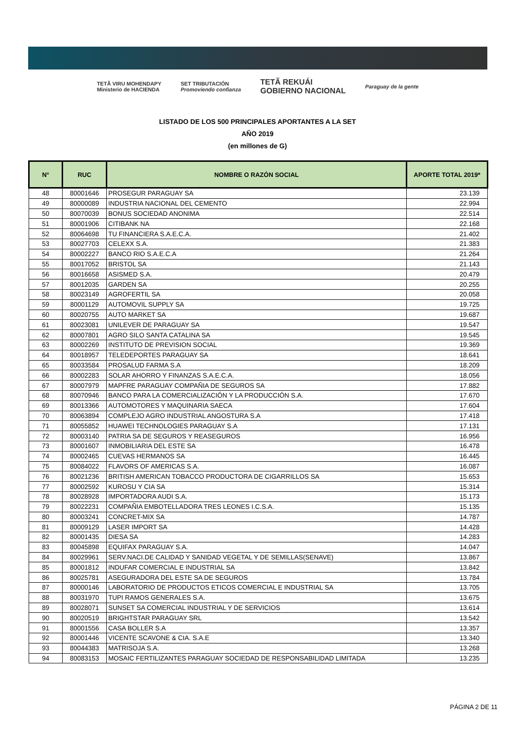TETÃ VIRU MOHENDAPY
Ministerio de HACIENDA SET TRIBUTACIÓN
Promoviendo confianza TETÃ REKUÁI
GOBIERNO NACIONAL Paraguay de la gente
LISTADO DE LOS 500 PRINCIPALES APORTANTES A LA SET
AÑO 2019
(en millones de G)
| N° | RUC | NOMBRE O RAZÓN SOCIAL | APORTE TOTAL 2019* |
| --- | --- | --- | --- |
| 48 | 80001646 | PROSEGUR PARAGUAY SA | 23.139 |
| 49 | 80000089 | INDUSTRIA NACIONAL DEL CEMENTO | 22.994 |
| 50 | 80070039 | BONUS SOCIEDAD ANONIMA | 22.514 |
| 51 | 80001906 | CITIBANK NA | 22.168 |
| 52 | 80064698 | TU FINANCIERA S.A.E.C.A. | 21.402 |
| 53 | 80027703 | CELEXX S.A. | 21.383 |
| 54 | 80002227 | BANCO RIO S.A.E.C.A | 21.264 |
| 55 | 80017052 | BRISTOL SA | 21.143 |
| 56 | 80016658 | ASISMED S.A. | 20.479 |
| 57 | 80012035 | GARDEN SA | 20.255 |
| 58 | 80023149 | AGROFERTIL SA | 20.058 |
| 59 | 80001129 | AUTOMOVIL SUPPLY SA | 19.725 |
| 60 | 80020755 | AUTO MARKET SA | 19.687 |
| 61 | 80023081 | UNILEVER DE PARAGUAY SA | 19.547 |
| 62 | 80007801 | AGRO SILO SANTA CATALINA SA | 19.545 |
| 63 | 80002269 | INSTITUTO DE PREVISION SOCIAL | 19.369 |
| 64 | 80018957 | TELEDEPORTES PARAGUAY SA | 18.641 |
| 65 | 80033584 | PROSALUD FARMA S.A | 18.209 |
| 66 | 80002283 | SOLAR AHORRO Y FINANZAS S.A.E.C.A. | 18.056 |
| 67 | 80007979 | MAPFRE PARAGUAY COMPAÑIA DE SEGUROS SA | 17.882 |
| 68 | 80070946 | BANCO PARA LA COMERCIALIZACIÓN Y LA PRODUCCIÓN S.A. | 17.670 |
| 69 | 80013366 | AUTOMOTORES Y MAQUINARIA SAECA | 17.604 |
| 70 | 80063894 | COMPLEJO AGRO INDUSTRIAL ANGOSTURA S.A | 17.418 |
| 71 | 80055852 | HUAWEI TECHNOLOGIES PARAGUAY S.A | 17.131 |
| 72 | 80003140 | PATRIA SA DE SEGUROS Y REASEGUROS | 16.956 |
| 73 | 80001607 | INMOBILIARIA DEL ESTE SA | 16.478 |
| 74 | 80002465 | CUEVAS HERMANOS SA | 16.445 |
| 75 | 80084022 | FLAVORS OF AMERICAS S.A. | 16.087 |
| 76 | 80021236 | BRITISH AMERICAN TOBACCO PRODUCTORA DE CIGARRILLOS SA | 15.653 |
| 77 | 80002592 | KUROSU Y CIA SA | 15.314 |
| 78 | 80028928 | IMPORTADORA AUDI S.A. | 15.173 |
| 79 | 80022231 | COMPAÑIA EMBOTELLADORA TRES LEONES I.C.S.A. | 15.135 |
| 80 | 80003241 | CONCRET-MIX SA | 14.787 |
| 81 | 80009129 | LASER IMPORT SA | 14.428 |
| 82 | 80001435 | DIESA SA | 14.283 |
| 83 | 80045898 | EQUIFAX PARAGUAY S.A. | 14.047 |
| 84 | 80029961 | SERV.NACI.DE CALIDAD Y SANIDAD VEGETAL Y DE SEMILLAS(SENAVE) | 13.867 |
| 85 | 80001812 | INDUFAR COMERCIAL E INDUSTRIAL SA | 13.842 |
| 86 | 80025781 | ASEGURADORA DEL ESTE SA DE SEGUROS | 13.784 |
| 87 | 80000146 | LABORATORIO DE PRODUCTOS ETICOS COMERCIAL E INDUSTRIAL SA | 13.705 |
| 88 | 80031970 | TUPI RAMOS GENERALES S.A. | 13.675 |
| 89 | 80028071 | SUNSET SA COMERCIAL INDUSTRIAL Y DE SERVICIOS | 13.614 |
| 90 | 80020519 | BRIGHTSTAR PARAGUAY SRL | 13.542 |
| 91 | 80001556 | CASA BOLLER S.A | 13.357 |
| 92 | 80001446 | VICENTE SCAVONE & CIA. S.A.E | 13.340 |
| 93 | 80044383 | MATRISOJA S.A. | 13.268 |
| 94 | 80083153 | MOSAIC FERTILIZANTES PARAGUAY SOCIEDAD DE RESPONSABILIDAD LIMITADA | 13.235 |
PÁGINA 2 DE 11